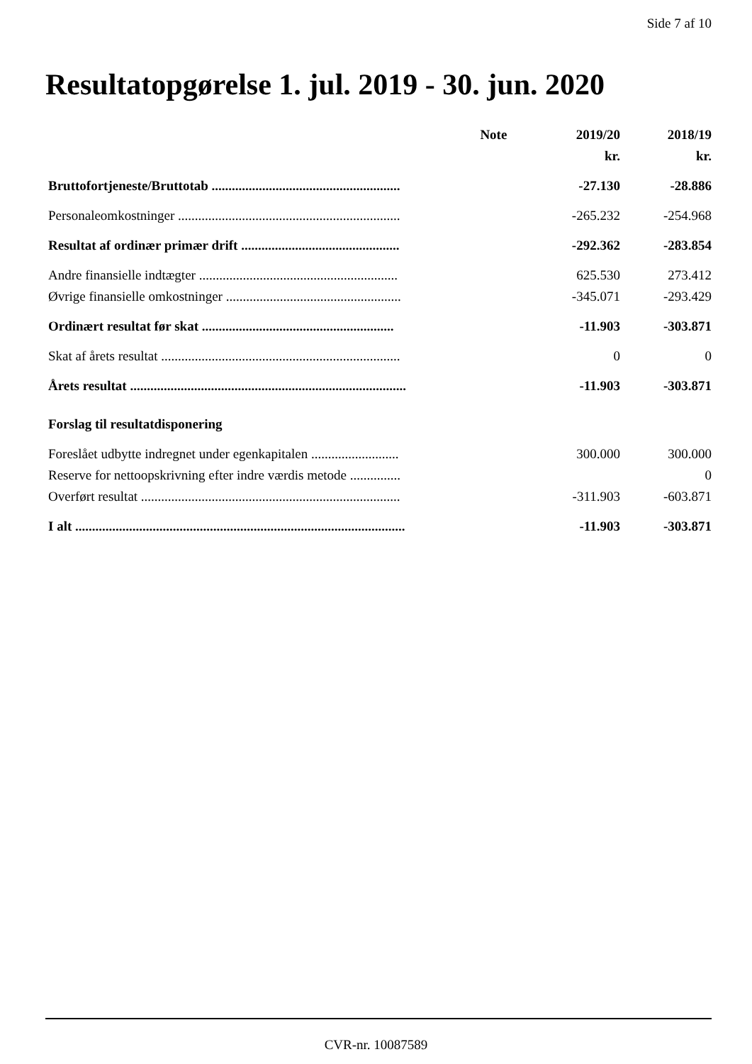Side 7 af 10
Resultatopgørelse 1. jul. 2019 - 30. jun. 2020
| | Note | 2019/20 | 2018/19 |
| --- | --- | --- | --- |
| | | kr. | kr. |
| Bruttofortjeneste/Bruttotab ........................................................ | | -27.130 | -28.886 |
| Personaleomkostninger .................................................................. | | -265.232 | -254.968 |
| Resultat af ordinær primær drift ............................................... | | -292.362 | -283.854 |
| Andre finansielle indtægter ........................................................... | | 625.530 | 273.412 |
| Øvrige finansielle omkostninger .................................................... | | -345.071 | -293.429 |
| Ordinært resultat før skat ......................................................... | | -11.903 | -303.871 |
| Skat af årets resultat ....................................................................... | | 0 | 0 |
| Årets resultat .................................................................................. | | -11.903 | -303.871 |
| Forslag til resultatdisponering | | | |
| Foreslået udbytte indregnet under egenkapitalen .......................... | | 300.000 | 300.000 |
| Reserve for nettoopskrivning efter indre værdis metode ............... | | | 0 |
| Overført resultat ............................................................................. | | -311.903 | -603.871 |
| I alt .................................................................................................. | | -11.903 | -303.871 |
CVR-nr. 10087589